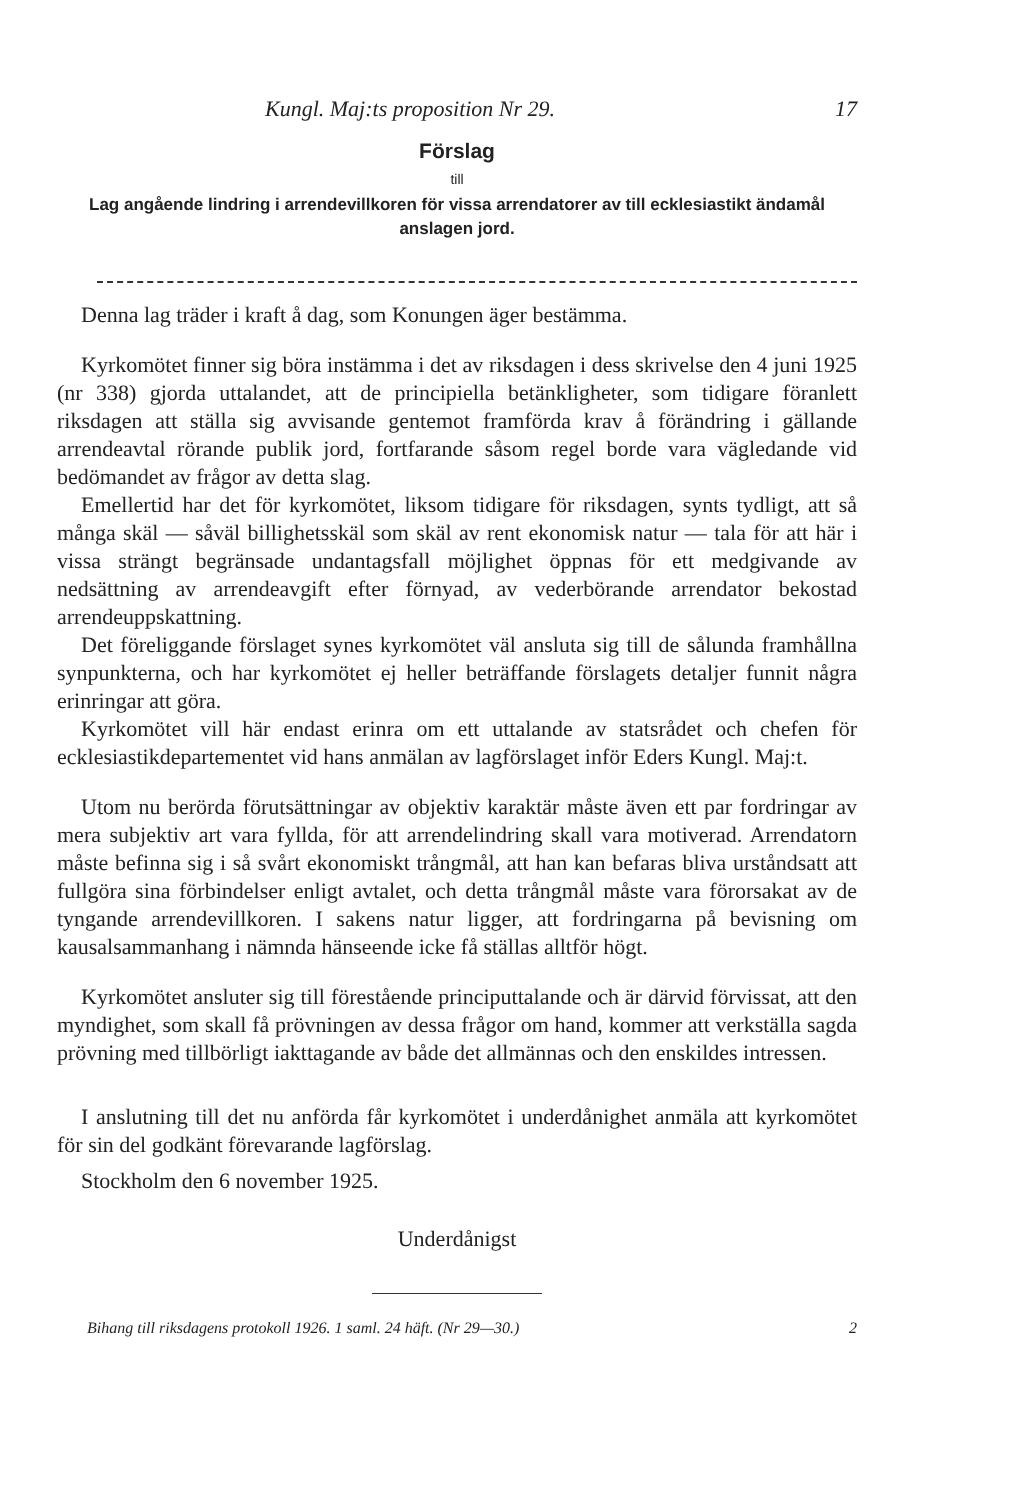Kungl. Maj:ts proposition Nr 29. 17
Förslag
till
Lag angående lindring i arrendevillkoren för vissa arrendatorer av till ecklesiastikt ändamål anslagen jord.
Denna lag träder i kraft å dag, som Konungen äger bestämma.
Kyrkomötet finner sig böra instämma i det av riksdagen i dess skrivelse den 4 juni 1925 (nr 338) gjorda uttalandet, att de principiella betänkligheter, som tidigare föranlett riksdagen att ställa sig avvisande gentemot framförda krav å förändring i gällande arrendeavtal rörande publik jord, fortfarande såsom regel borde vara vägledande vid bedömandet av frågor av detta slag.
Emellertid har det för kyrkomötet, liksom tidigare för riksdagen, synts tydligt, att så många skäl — såväl billighetsskäl som skäl av rent ekonomisk natur — tala för att här i vissa strängt begränsade undantagsfall möjlighet öppnas för ett medgivande av nedsättning av arrendeavgift efter förnyad, av vederbörande arrendator bekostad arrendeuppskattning.
Det föreliggande förslaget synes kyrkomötet väl ansluta sig till de sålunda framhållna synpunkterna, och har kyrkomötet ej heller beträffande förslagets detaljer funnit några erinringar att göra.
Kyrkomötet vill här endast erinra om ett uttalande av statsrådet och chefen för ecklesiastikdepartementet vid hans anmälan av lagförslaget inför Eders Kungl. Maj:t.
Utom nu berörda förutsättningar av objektiv karaktär måste även ett par fordringar av mera subjektiv art vara fyllda, för att arrendelindring skall vara motiverad. Arrendatorn måste befinna sig i så svårt ekonomiskt trångmål, att han kan befaras bliva urståndsatt att fullgöra sina förbindelser enligt avtalet, och detta trångmål måste vara förorsakat av de tyngande arrendevillkoren. I sakens natur ligger, att fordringarna på bevisning om kausalsammanhang i nämnda hänseende icke få ställas alltför högt.
Kyrkomötet ansluter sig till förestående principuttalande och är därvid förvissat, att den myndighet, som skall få prövningen av dessa frågor om hand, kommer att verkställa sagda prövning med tillbörligt iakttagande av både det allmännas och den enskildes intressen.
I anslutning till det nu anförda får kyrkomötet i underdånighet anmäla att kyrkomötet för sin del godkänt förevarande lagförslag.
Stockholm den 6 november 1925.
Underdånigst
Bihang till riksdagens protokoll 1926. 1 saml. 24 häft. (Nr 29—30.) 2